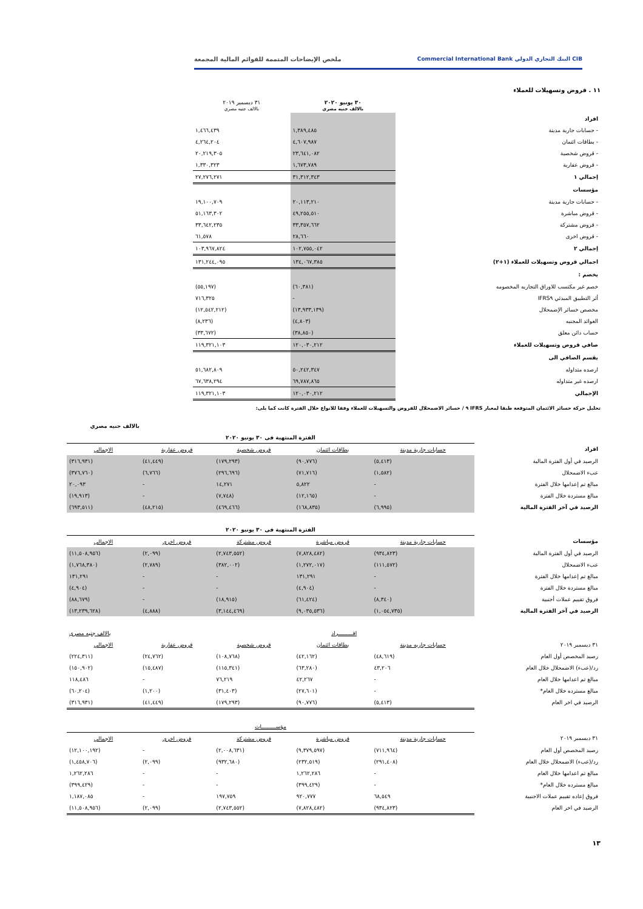CIB البنك التجاري الدولي Commercial International Bank ملخص الإيضاحات المتممة للقوائم المالية المجمعة
١١ . قروض وتسهيلات للعملاء
| | ٣٠ يونيو ٢٠٢٠ بالالف جنيه مصري | ٣١ ديسمبر ٢٠١٩ بالالف جنيه مصري | |
| --- | --- | --- | --- |
| افراد | | | |
| - حسابات جارية مدينة | ١,٣٨٩,٤٨٥ | ١,٤٦٦,٤٣٩ | |
| - بطاقات ائتمان | ٤,٦٠٧,٩٨٧ | ٤,٢٦٤,٢٠٤ | |
| - قروض شخصية | ٢٣,٦٤١,٠٨٢ | ٢٠,٢١٩,٣٠٥ | |
| - قروض عقارية | ١,٦٧٣,٧٨٩ | ١,٣٣٠,٣٢٣ | |
| إجمالي ١ | ٣١,٣١٢,٣٤٣ | ٢٧,٢٧٦,٢٧١ | |
| مؤسسات | | | |
| - حسابات جارية مدينة | ٢٠,١١٣,٢١٠ | ١٩,١٠٠,٧٠٩ | |
| - قروض مباشرة | ٤٩,٢٥٥,٥١٠ | ٥١,١٦٣,٣٠٢ | |
| - قروض مشتركة | ٣٣,٣٥٧,٦٦٢ | ٣٣,٦٤٢,٢٣٥ | |
| - قروض اخرى | ٢٨,٦٦٠ | ٦١,٥٧٨ | |
| إجمالي ٢ | ١٠٢,٧٥٥,٠٤٢ | ١٠٣,٩٦٧,٨٢٤ | |
| اجمالي قروض وتسهيلات للعملاء (١+٢) | ١٣٤,٠٦٧,٣٨٥ | ١٣١,٢٤٤,٠٩٥ | |
| يخصم : | | | |
| خصم غير مكتسب للاوراق التجاريه المخصومه | (٦٠,٣٨١) | (٥٥,١٩٧) | |
| أثر التطبيق المبدئي IFRS٩ | - | ٧١٦,٣٢٥ | |
| مخصص خسائر الإضمحلال | (١٣,٩٣٣,١٣٩) | (١٢,٥٤٢,٢١٢) | |
| العوائد المجنبه | (٤,٨٠٣) | (٨,٢٣٦) | |
| حساب دائن معلق | (٣٨,٨٥٠) | (٣٣,٦٧٢) | |
| صافي قروض وتسهيلات للعملاء | ١٢٠,٠٣٠,٢١٢ | ١١٩,٣٢١,١٠٣ | |
| يقسم الصافي الى | | | |
| ارصده متداوله | ٥٠,٢٤٢,٣٤٧ | ٥١,٦٨٢,٨٠٩ | |
| ارصده غير متداوله | ٦٩,٧٨٧,٨٦٥ | ٦٧,٦٣٨,٢٩٤ | |
| الإجمالي | ١٢٠,٠٣٠,٢١٢ | ١١٩,٣٢١,١٠٣ | |
تحليل حركة خسائر الائتمان المتوقعة طبقا لمعيار IFRS ٩ / خسائر الاضمحلال للقروض والتسهيلات للعملاء وفقا للانواع خلال الفترة كانت كما يلى:
بالالف جنيه مصري
| | الفترة المنتهية فى ٣٠ يونيو ٢٠٢٠ | | | | |
| افراد | حسابات جارية مدينة | بطاقات ائتمان | قروض شخصية | قروض عقارية | الاجمالي |
| الرصيد في أول الفترة المالية | (٥,٤١٣) | (٩٠,٧٧٦) | (١٧٩,٢٩٣) | (٤١,٤٤٩) | (٣١٦,٩٣١) |
| عبء الاضمحلال | (١,٥٨٢) | (٧١,٧١٦) | (٢٩٦,٦٩٦) | (٦,٧٦٦) | (٣٧٦,٧٦٠) |
| مبالغ تم إعدامها خلال الفترة | - | ٥,٨٢٢ | ١٤,٢٧١ | - | ٢٠,٠٩٣ |
| مبالغ مستردة خلال الفترة | - | (١٢,١٦٥) | (٧,٧٤٨) | - | (١٩,٩١٣) |
| الرصيد في آخر الفترة المالية | (٦,٩٩٥) | (١٦٨,٨٣٥) | (٤٦٩,٤٦٦) | (٤٨,٢١٥) | (٦٩٣,٥١١) |
| | الفترة المنتهية فى ٣٠ يونيو ٢٠٢٠ | | | | |
| مؤسسات | حسابات جارية مدينة | قروض مباشرة | قروض مشتركة | قروض اخرى | الاجمالى |
| الرصيد في أول الفترة المالية | (٩٣٤,٨٢٣) | (٧,٨٢٨,٤٨٢) | (٢,٧٤٣,٥٥٢) | (٢,٠٩٩) | (١١,٥٠٨,٩٥٦) |
| عبء الاضمحلال | (١١١,٥٧٢) | (١,٢٧٢,٠١٧) | (٣٨٢,٠٠٢) | (٢,٧٨٩) | (١,٧٦٨,٣٨٠) |
| مبالغ تم إعدامها خلال الفترة | - | ١٣١,٢٩١ | - | - | ١٣١,٢٩١ |
| مبالغ مستردة خلال الفترة | - | (٤,٩٠٤) | - | - | (٤,٩٠٤) |
| فروق تقييم عملات أجنبية | (٨,٣٤٠) | (٦١,٤٢٤) | (١٨,٩١٥) | - | (٨٨,٦٧٩) |
| الرصيد في آخر الفترة المالية | (١,٠٥٤,٧٣٥) | (٩,٠٣٥,٥٣٦) | (٣,١٤٤,٤٦٩) | (٤,٨٨٨) | (١٣,٢٣٩,٦٢٨) |
| | افـــــــــراد | | | بالالف جنيه مصرى | |
| ٣١ ديسمبر ٢٠١٩ | حسابات جاريه مدينة | بطاقات ائتمان | قروض شخصية | قروض عقارية | الاجمالي |
| رصيد المخصص أول العام | (٤٨,٦١٩) | (٤٢,١٦٢) | (١٠٨,٧٦٨) | (٢٤,٧٦٢) | (٢٢٤,٣١١) |
| رد/(عبء) الاضمحلال خلال العام | ٤٣,٢٠٦ | (٦٣,٢٨٠) | (١١٥,٣٤١) | (١٥,٤٨٧) | (١٥٠,٩٠٢) |
| مبالغ تم اعدامها خلال العام | - | ٤٢,٢٦٧ | ٧٦,٢١٩ | - | ١١٨,٤٨٦ |
| مبالغ مسترده خلال العام* | - | (٢٧,٦٠١) | (٣١,٤٠٣) | (١,٢٠٠) | (٦٠,٢٠٤) |
| الرصيد في اخر العام | (٥,٤١٣) | (٩٠,٧٧٦) | (١٧٩,٢٩٣) | (٤١,٤٤٩) | (٣١٦,٩٣١) |
| | مؤســـــــــات | | | | |
| ٣١ ديسمبر ٢٠١٩ | حسابات جارية مدينة | قروض مباشرة | قروض مشتركة | قروض اخرى | الاجمالي |
| رصيد المخصص أول العام | (٧١١,٩٦٤) | (٩,٣٧٩,٥٩٧) | (٢,٠٠٨,٦٣١) | - | (١٢,١٠٠,١٩٢) |
| رد/(عبء) الاضمحلال خلال العام | (٢٩١,٤٠٨) | (٢٣٢,٥١٩) | (٩٣٢,٦٨٠) | (٢,٠٩٩) | (١,٤٥٨,٧٠٦) |
| مبالغ تم اعدامها خلال العام | - | ١,٢٦٢,٢٨٦ | - | - | ١,٢٦٢,٢٨٦ |
| مبالغ مسترده خلال العام* | - | (٣٩٩,٤٢٩) | - | - | (٣٩٩,٤٢٩) |
| فروق إعاده تقييم عملات الاجنبية | ٦٨,٥٤٩ | ٩٢٠,٧٧٧ | ١٩٧,٧٥٩ | - | ١,١٨٧,٠٨٥ |
| الرصيد في اخر العام | (٩٣٤,٨٢٣) | (٧,٨٢٨,٤٨٢) | (٢,٧٤٣,٥٥٢) | (٢,٠٩٩) | (١١,٥٠٨,٩٥٦) |
١٣